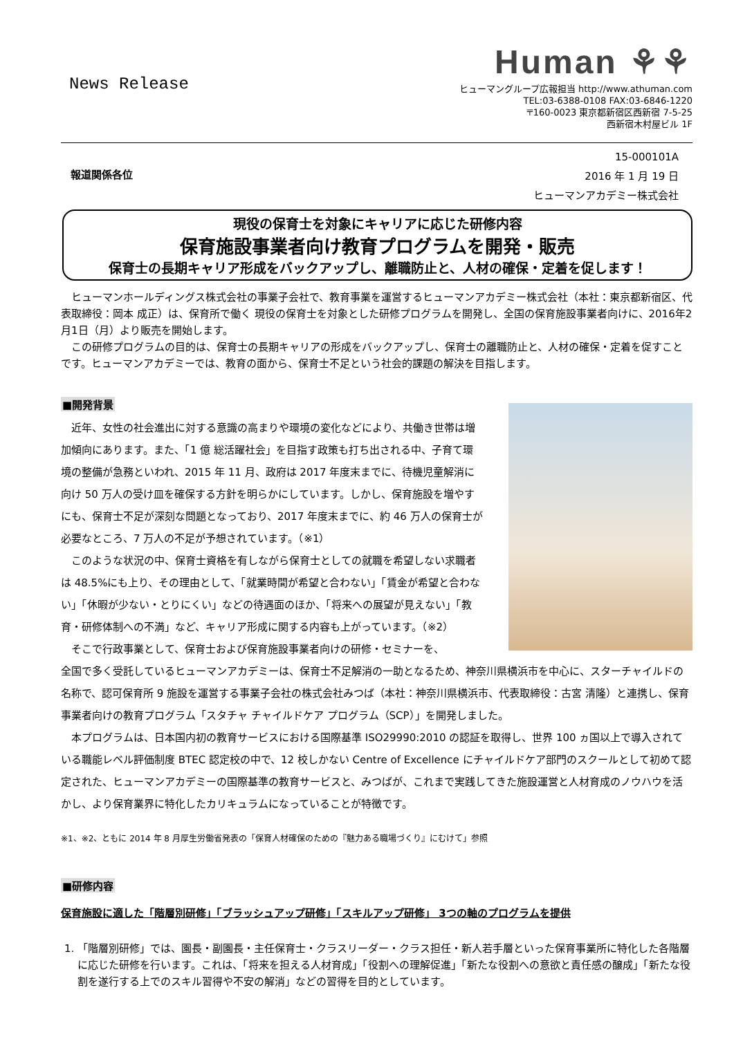News Release
Human ⚘⚘
ヒューマングループ広報担当 http://www.athuman.com
TEL:03-6388-0108 FAX:03-6846-1220
〒160-0023 東京都新宿区西新宿 7-5-25
西新宿木村屋ビル 1F
15-000101A
報道関係各位 2016 年 1 月 19 日
ヒューマンアカデミー株式会社
現役の保育士を対象にキャリアに応じた研修内容
保育施設事業者向け教育プログラムを開発・販売
保育士の長期キャリア形成をバックアップし、離職防止と、人材の確保・定着を促します！
ヒューマンホールディングス株式会社の事業子会社で、教育事業を運営するヒューマンアカデミー株式会社（本社：東京都新宿区、代表取締役：岡本 成正）は、保育所で働く 現役の保育士を対象とした研修プログラムを開発し、全国の保育施設事業者向けに、2016年2月1日（月）より販売を開始します。
この研修プログラムの目的は、保育士の長期キャリアの形成をバックアップし、保育士の離職防止と、人材の確保・定着を促すことです。ヒューマンアカデミーでは、教育の面から、保育士不足という社会的課題の解決を目指します。
■開発背景
近年、女性の社会進出に対する意識の高まりや環境の変化などにより、共働き世帯は増加傾向にあります。また、「1 億 総活躍社会」を目指す政策も打ち出される中、子育て環境の整備が急務といわれ、2015 年 11 月、政府は 2017 年度末までに、待機児童解消に向け 50 万人の受け皿を確保する方針を明らかにしています。しかし、保育施設を増やすにも、保育士不足が深刻な問題となっており、2017 年度末までに、約 46 万人の保育士が必要なところ、7 万人の不足が予想されています。（※1）
このような状況の中、保育士資格を有しながら保育士としての就職を希望しない求職者は 48.5%にも上り、その理由として、「就業時間が希望と合わない」「賃金が希望と合わない」「休暇が少ない・とりにくい」などの待遇面のほか、「将来への展望が見えない」「教育・研修体制への不満」など、キャリア形成に関する内容も上がっています。（※2）
そこで行政事業として、保育士および保育施設事業者向けの研修・セミナーを、
全国で多く受託しているヒューマンアカデミーは、保育士不足解消の一助となるため、神奈川県横浜市を中心に、スターチャイルドの名称で、認可保育所 9 施設を運営する事業子会社の株式会社みつば（本社：神奈川県横浜市、代表取締役：古宮 清隆）と連携し、保育事業者向けの教育プログラム「スタチャ チャイルドケア プログラム（SCP）」を開発しました。
本プログラムは、日本国内初の教育サービスにおける国際基準 ISO29990:2010 の認証を取得し、世界 100 ヵ国以上で導入されている職能レベル評価制度 BTEC 認定校の中で、12 校しかない Centre of Excellence にチャイルドケア部門のスクールとして初めて認定された、ヒューマンアカデミーの国際基準の教育サービスと、みつばが、これまで実践してきた施設運営と人材育成のノウハウを活かし、より保育業界に特化したカリキュラムになっていることが特徴です。
※1、※2、ともに 2014 年 8 月厚生労働省発表の「保育人材確保のための『魅力ある職場づくり』にむけて」参照
■研修内容
保育施設に適した「階層別研修」「ブラッシュアップ研修」「スキルアップ研修」 3つの軸のプログラムを提供
1. 「階層別研修」では、園長・副園長・主任保育士・クラスリーダー・クラス担任・新人若手層といった保育事業所に特化した各階層に応じた研修を行います。これは、「将来を担える人材育成」「役割への理解促進」「新たな役割への意欲と責任感の醸成」「新たな役割を遂行する上でのスキル習得や不安の解消」などの習得を目的としています。